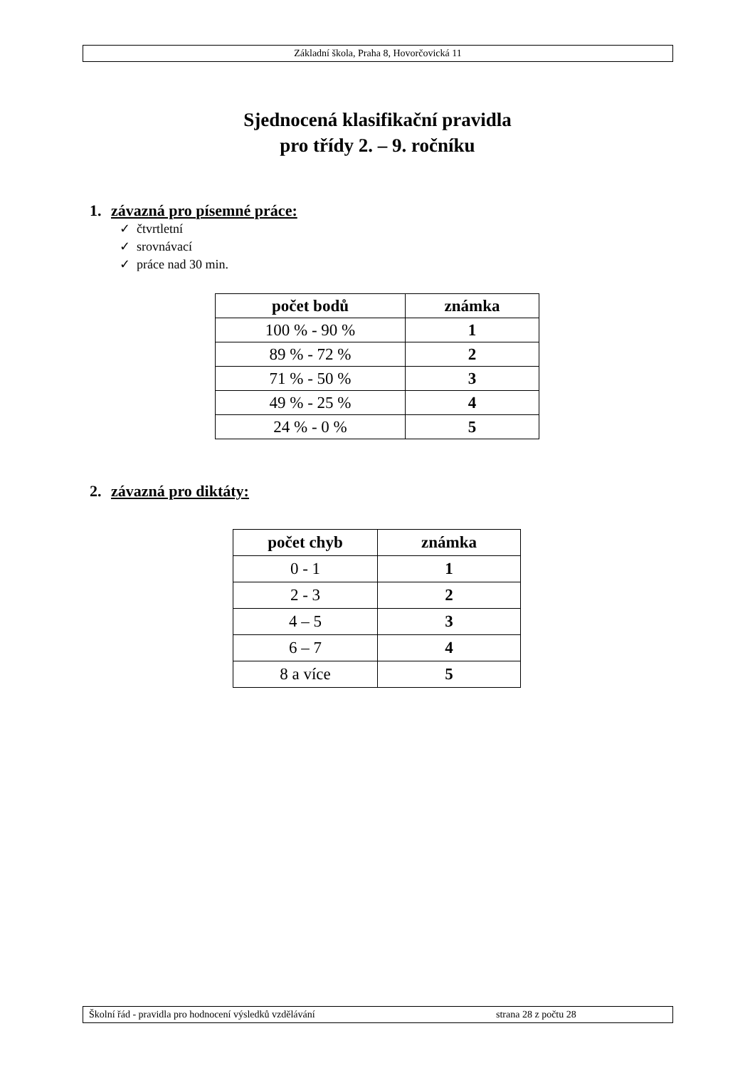Základní škola, Praha 8, Hovorčovická 11
Sjednocená klasifikační pravidla
pro třídy 2. – 9. ročníku
1. závazná pro písemné práce:
✓ čtvrtletní
✓ srovnávací
✓ práce nad 30 min.
| počet bodů | známka |
| --- | --- |
| 100 % - 90 % | 1 |
| 89 % - 72 % | 2 |
| 71 % - 50 % | 3 |
| 49 % - 25 % | 4 |
| 24 % - 0 % | 5 |
2. závazná pro diktáty:
| počet chyb | známka |
| --- | --- |
| 0 - 1 | 1 |
| 2 - 3 | 2 |
| 4 – 5 | 3 |
| 6 – 7 | 4 |
| 8 a více | 5 |
Školní řád - pravidla pro hodnocení výsledků vzdělávání strana 28 z počtu 28